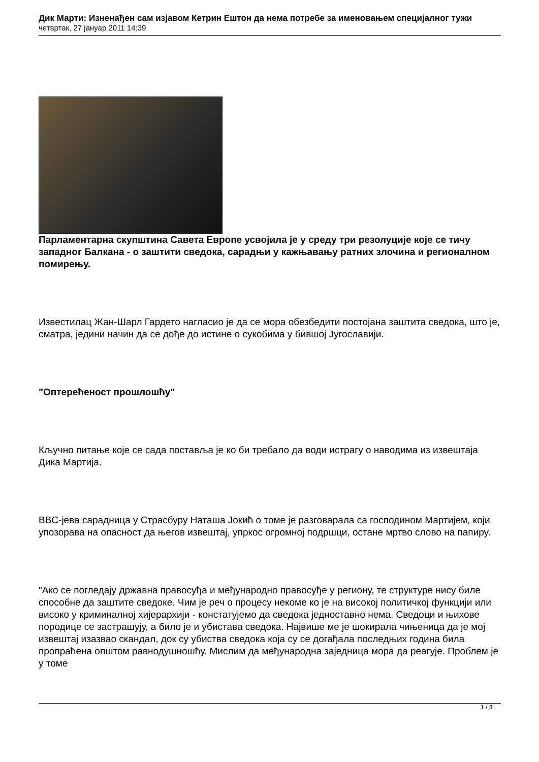Дик Марти: Изненађен сам изјавом Кетрин Ештон да нема потребе за именовањем специјалног тужи
четвртак, 27 јануар 2011 14:39
Парламентарна скупштина Савета Европе усвојила је у среду три резолуције које се тичу западног Балкана - о заштити сведока, сарадњи у кажњавању ратних злочина и регионалном помирењу.
Известилац Жан-Шарл Гардето нагласио је да се мора обезбедити постојана заштита сведока, што је, сматра, једини начин да се дође до истине о сукобима у бившој Југославији.
"Оптерећеност прошлошћу"
Кључно питање које се сада поставља је ко би требало да води истрагу о наводима из извештаја Дика Мартија.
BBC-јева сарадница у Страсбуру Наташа Јокић о томе је разговарала са господином Мартијем, који упозорава на опасност да његов извештај, упркос огромној подршци, остане мртво слово на папиру.
"Ако се погледају државна правосуђа и међународно правосуђе у региону, те структуре нису биле способне да заштите сведоке. Чим је реч о процесу некоме ко је на високој политичкој функцији или високо у криминалној хијерархији - констатујемо да сведока једноставно нема. Сведоци и њихове породице се застрашују, а било је и убистава сведока. Највише ме је шокирала чињеница да је мој извештај изазвао скандал, док су убиства сведока која су се догађала последњих година била пропраћена општом равнодушношћу. Мислим да међународна заједница мора да реагује. Проблем је у томе
1 / 3